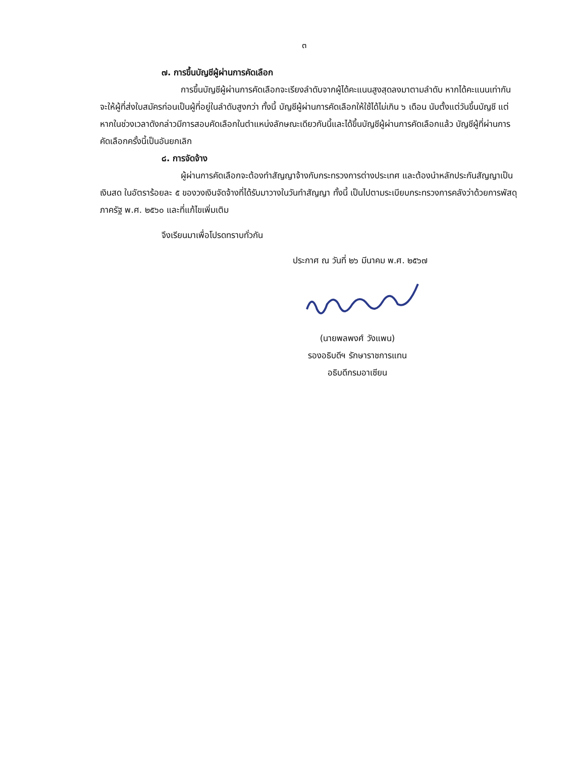๓
๗. การขึ้นบัญชีผู้ผ่านการคัดเลือก
การขึ้นบัญชีผู้ผ่านการคัดเลือกจะเรียงลำดับจากผู้ได้คะแนนสูงสุดลงมาตามลำดับ หากได้คะแนนเท่ากัน จะให้ผู้ที่ส่งใบสมัครก่อนเป็นผู้ที่อยู่ในลำดับสูงกว่า ทั้งนี้ บัญชีผู้ผ่านการคัดเลือกให้ใช้ได้ไม่เกิน ๖ เดือน นับตั้งแต่วันขึ้นบัญชี แต่หากในช่วงเวลาดังกล่าวมีการสอบคัดเลือกในตำแหน่งลักษณะเดียวกันนี้และได้ขึ้นบัญชีผู้ผ่านการคัดเลือกแล้ว บัญชีผู้ที่ผ่านการคัดเลือกครั้งนี้เป็นอันยกเลิก
๘. การจัดจ้าง
ผู้ผ่านการคัดเลือกจะต้องทำสัญญาจ้างกับกระทรวงการต่างประเทศ และต้องนำหลักประกันสัญญาเป็นเงินสด ในอัตราร้อยละ ๕ ของวงเงินจัดจ้างที่ได้รับมาวางในวันทำสัญญา ทั้งนี้ เป็นไปตามระเบียบกระทรวงการคลังว่าด้วยการพัสดุภาครัฐ พ.ศ. ๒๕๖๐ และที่แก้ไขเพิ่มเติม
จึงเรียนมาเพื่อโปรดทราบทั่วกัน
ประกาศ ณ วันที่ ๒๖ มีนาคม พ.ศ. ๒๕๖๗
(นายพลพงศ์ วังแพน)
รองอธิบดีฯ รักษาราชการแทน
อธิบดีกรมอาเซียน